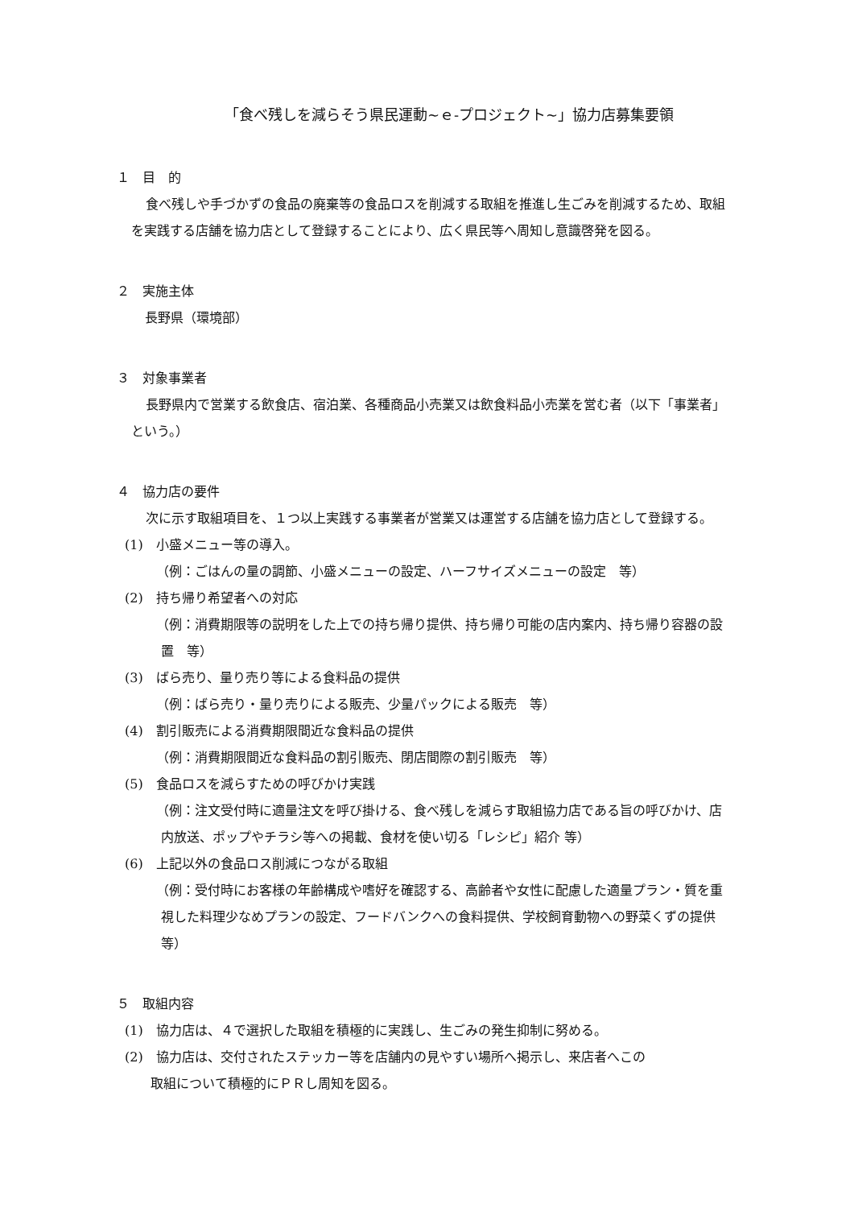「食べ残しを減らそう県民運動~ｅ-プロジェクト~」協力店募集要領
１　目　的
食べ残しや手づかずの食品の廃棄等の食品ロスを削減する取組を推進し生ごみを削減するため、取組を実践する店舗を協力店として登録することにより、広く県民等へ周知し意識啓発を図る。
２　実施主体
長野県（環境部）
３　対象事業者
長野県内で営業する飲食店、宿泊業、各種商品小売業又は飲食料品小売業を営む者（以下「事業者」という。）
４　協力店の要件
次に示す取組項目を、１つ以上実践する事業者が営業又は運営する店舗を協力店として登録する。
(1)　小盛メニュー等の導入。
（例：ごはんの量の調節、小盛メニューの設定、ハーフサイズメニューの設定　等）
(2)　持ち帰り希望者への対応
（例：消費期限等の説明をした上での持ち帰り提供、持ち帰り可能の店内案内、持ち帰り容器の設置　等）
(3)　ばら売り、量り売り等による食料品の提供
（例：ばら売り・量り売りによる販売、少量パックによる販売　等）
(4)　割引販売による消費期限間近な食料品の提供
（例：消費期限間近な食料品の割引販売、閉店間際の割引販売　等）
(5)　食品ロスを減らすための呼びかけ実践
（例：注文受付時に適量注文を呼び掛ける、食べ残しを減らす取組協力店である旨の呼びかけ、店内放送、ポップやチラシ等への掲載、食材を使い切る「レシピ」紹介 等）
(6)　上記以外の食品ロス削減につながる取組
（例：受付時にお客様の年齢構成や嗜好を確認する、高齢者や女性に配慮した適量プラン・質を重視した料理少なめプランの設定、フードバンクへの食料提供、学校飼育動物への野菜くずの提供　等）
５　取組内容
(1)　協力店は、４で選択した取組を積極的に実践し、生ごみの発生抑制に努める。
(2)　協力店は、交付されたステッカー等を店舗内の見やすい場所へ掲示し、来店者へこの
　　取組について積極的にＰＲし周知を図る。